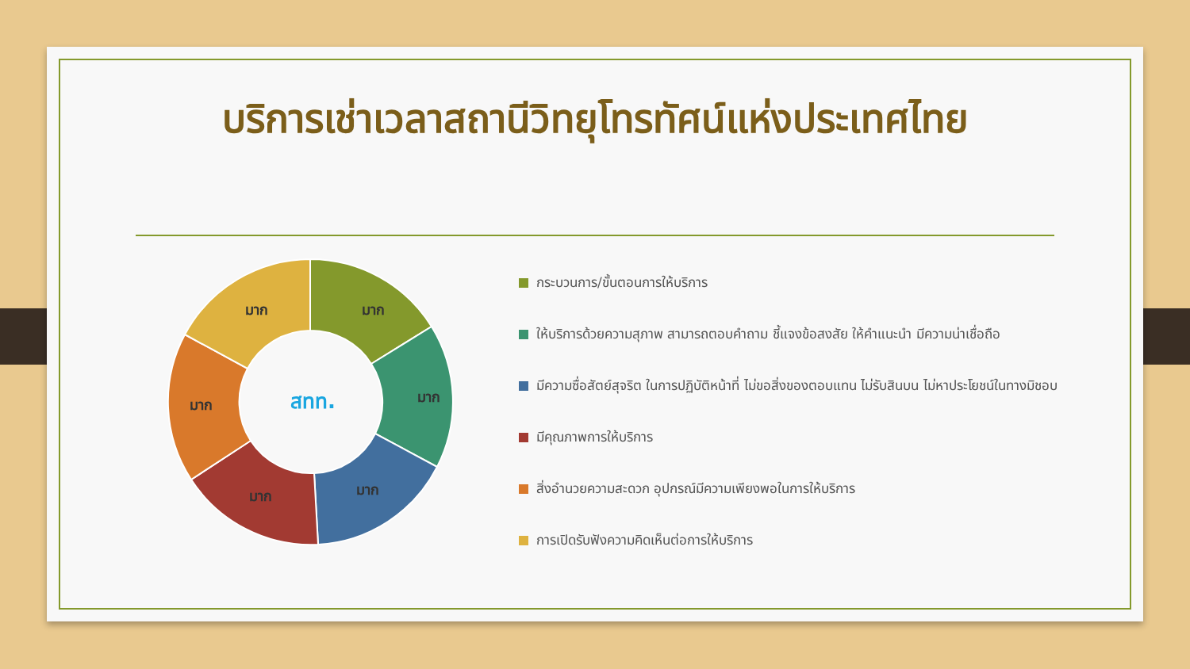บริการเช่าเวลาสถานีวิทยุโทรทัศน์แห่งประเทศไทย
มาก
มาก
มาก
มาก
มาก
มาก
สทท.
กระบวนการ/ขั้นตอนการให้บริการ
ให้บริการด้วยความสุภาพ สามารถตอบคำถาม ชี้แจงข้อสงสัย ให้คำแนะนำ มีความน่าเชื่อถือ
มีความซื่อสัตย์สุจริต ในการปฏิบัติหน้าที่ ไม่ขอสิ่งของตอบแทน ไม่รับสินบน ไม่หาประโยชน์ในทางมิชอบ
มีคุณภาพการให้บริการ
สิ่งอำนวยความสะดวก อุปกรณ์มีความเพียงพอในการให้บริการ
การเปิดรับฟังความคิดเห็นต่อการให้บริการ